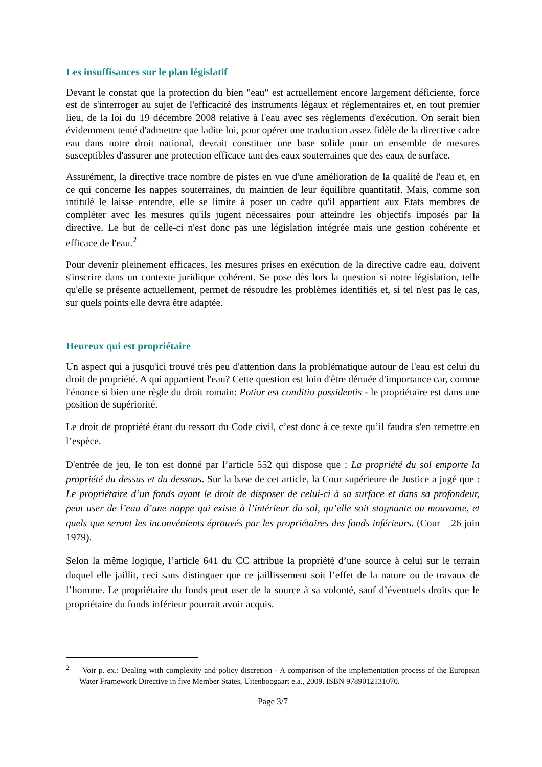Les insuffisances sur le plan législatif
Devant le constat que la protection du bien "eau" est actuellement encore largement déficiente, force est de s'interroger au sujet de l'efficacité des instruments légaux et réglementaires et, en tout premier lieu, de la loi du 19 décembre 2008 relative à l'eau avec ses règlements d'exécution. On serait bien évidemment tenté d'admettre que ladite loi, pour opérer une traduction assez fidèle de la directive cadre eau dans notre droit national, devrait constituer une base solide pour un ensemble de mesures susceptibles d'assurer une protection efficace tant des eaux souterraines que des eaux de surface.
Assurément, la directive trace nombre de pistes en vue d'une amélioration de la qualité de l'eau et, en ce qui concerne les nappes souterraines, du maintien de leur équilibre quantitatif. Mais, comme son intitulé le laisse entendre, elle se limite à poser un cadre qu'il appartient aux Etats membres de compléter avec les mesures qu'ils jugent nécessaires pour atteindre les objectifs imposés par la directive. Le but de celle-ci n'est donc pas une législation intégrée mais une gestion cohérente et efficace de l'eau.<sup>2</sup>
Pour devenir pleinement efficaces, les mesures prises en exécution de la directive cadre eau, doivent s'inscrire dans un contexte juridique cohérent. Se pose dès lors la question si notre législation, telle qu'elle se présente actuellement, permet de résoudre les problèmes identifiés et, si tel n'est pas le cas, sur quels points elle devra être adaptée.
Heureux qui est propriétaire
Un aspect qui a jusqu'ici trouvé très peu d'attention dans la problématique autour de l'eau est celui du droit de propriété. A qui appartient l'eau? Cette question est loin d'être dénuée d'importance car, comme l'énonce si bien une règle du droit romain: Potior est conditio possidentis - le propriétaire est dans une position de supériorité.
Le droit de propriété étant du ressort du Code civil, c’est donc à ce texte qu’il faudra s'en remettre en l’espèce.
D'entrée de jeu, le ton est donné par l’article 552 qui dispose que : La propriété du sol emporte la propriété du dessus et du dessous. Sur la base de cet article, la Cour supérieure de Justice a jugé que : Le propriétaire d’un fonds ayant le droit de disposer de celui-ci à sa surface et dans sa profondeur, peut user de l’eau d’une nappe qui existe à l’intérieur du sol, qu’elle soit stagnante ou mouvante, et quels que seront les inconvénients éprouvés par les propriétaires des fonds inférieurs. (Cour – 26 juin 1979).
Selon la même logique, l’article 641 du CC attribue la propriété d’une source à celui sur le terrain duquel elle jaillit, ceci sans distinguer que ce jaillissement soit l’effet de la nature ou de travaux de l’homme. Le propriétaire du fonds peut user de la source à sa volonté, sauf d’éventuels droits que le propriétaire du fonds inférieur pourrait avoir acquis.
<sup>2</sup> Voir p. ex.: Dealing with complexity and policy discretion - A comparison of the implementation process of the European Water Framework Directive in five Member States, Uitenboogaart e.a., 2009. ISBN 9789012131070.
Page 3/7